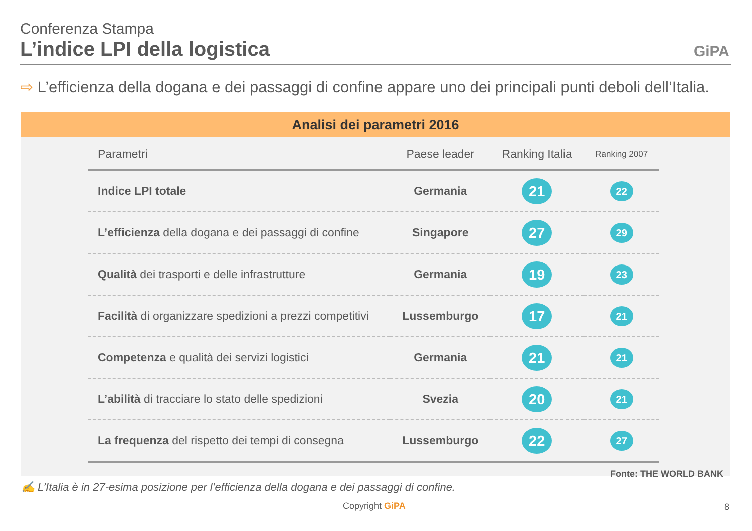Conferenza Stampa
L’indice LPI della logistica GiPA
⇨ L’efficienza della dogana e dei passaggi di confine appare uno dei principali punti deboli dell’Italia.
Analisi dei parametri 2016
| Parametri | Paese leader | Ranking Italia | Ranking 2007 |
| --- | --- | --- | --- |
| Indice LPI totale | Germania | 21 | 22 |
| L’efficienza della dogana e dei passaggi di confine | Singapore | 27 | 29 |
| Qualità dei trasporti e delle infrastrutture | Germania | 19 | 23 |
| Facilità di organizzare spedizioni a prezzi competitivi | Lussemburgo | 17 | 21 |
| Competenza e qualità dei servizi logistici | Germania | 21 | 21 |
| L’abilità di tracciare lo stato delle spedizioni | Svezia | 20 | 21 |
| La frequenza del rispetto dei tempi di consegna | Lussemburgo | 22 | 27 |
Fonte: THE WORLD BANK
✍ L’Italia è in 27-esima posizione per l’efficienza della dogana e dei passaggi di confine.
Copyright GiPA 8